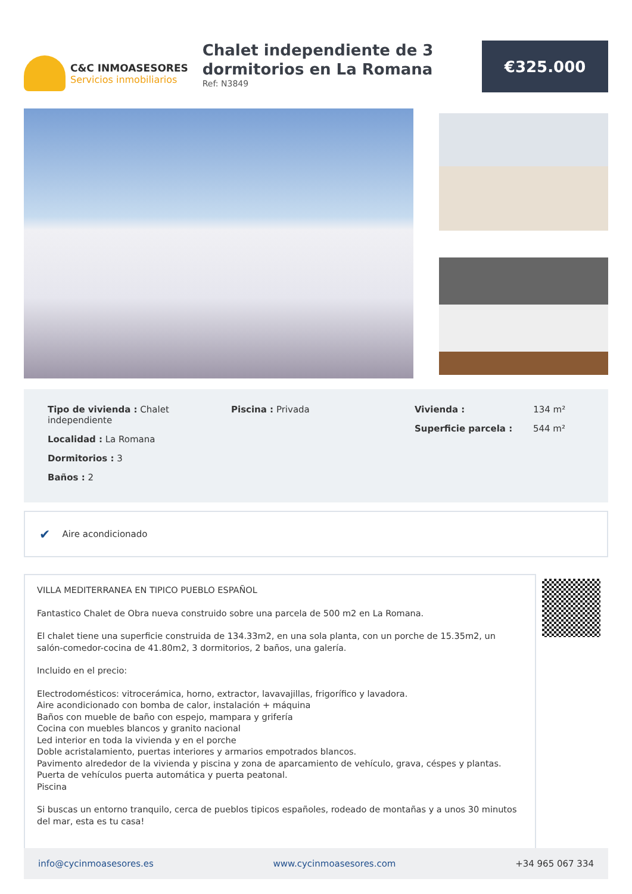C&C INMOASESORES
Servicios inmobiliarios
Chalet independiente de 3 dormitorios en La Romana
Ref: N3849
€325.000
Tipo de vivienda : Chalet independiente
Localidad : La Romana
Dormitorios : 3
Baños : 2
Piscina : Privada Vivienda : 134 m²
Superficie parcela : 544 m²
✔ Aire acondicionado
VILLA MEDITERRANEA EN TIPICO PUEBLO ESPAÑOL
Fantastico Chalet de Obra nueva construido sobre una parcela de 500 m2 en La Romana.
El chalet tiene una superficie construida de 134.33m2, en una sola planta, con un porche de 15.35m2, un salón-comedor-cocina de 41.80m2, 3 dormitorios, 2 baños, una galería.
Incluido en el precio:
Electrodomésticos: vitrocerámica, horno, extractor, lavavajillas, frigorífico y lavadora.
Aire acondicionado con bomba de calor, instalación + máquina
Baños con mueble de baño con espejo, mampara y grifería
Cocina con muebles blancos y granito nacional
Led interior en toda la vivienda y en el porche
Doble acristalamiento, puertas interiores y armarios empotrados blancos.
Pavimento alrededor de la vivienda y piscina y zona de aparcamiento de vehículo, grava, céspes y plantas.
Puerta de vehículos puerta automática y puerta peatonal.
Piscina
Si buscas un entorno tranquilo, cerca de pueblos tipicos españoles, rodeado de montañas y a unos 30 minutos del mar, esta es tu casa!
info@cycinmoasesores.es www.cycinmoasesores.com +34 965 067 334